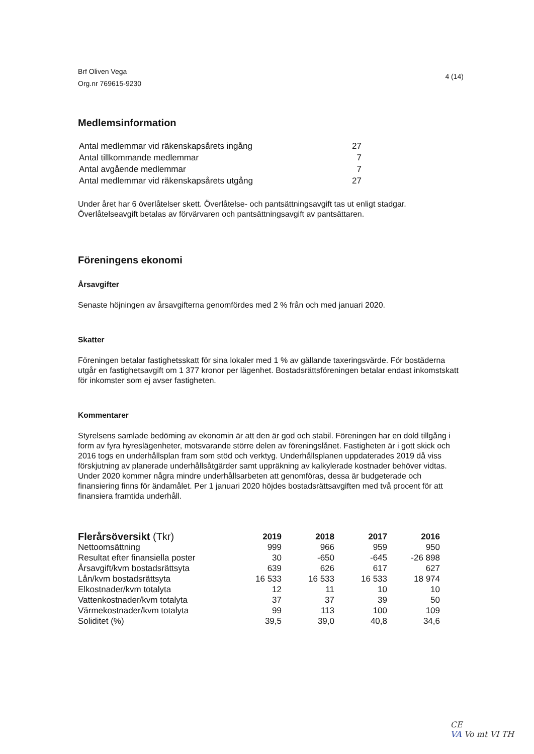Brf Oliven Vega
Org.nr 769615-9230
4 (14)
Medlemsinformation
| Antal medlemmar vid räkenskapsårets ingång | 27 |
| Antal tillkommande medlemmar | 7 |
| Antal avgående medlemmar | 7 |
| Antal medlemmar vid räkenskapsårets utgång | 27 |
Under året har 6 överlåtelser skett. Överlåtelse- och pantsättningsavgift tas ut enligt stadgar. Överlåtelseavgift betalas av förvärvaren och pantsättningsavgift av pantsättaren.
Föreningens ekonomi
Årsavgifter
Senaste höjningen av årsavgifterna genomfördes med 2 % från och med januari 2020.
Skatter
Föreningen betalar fastighetsskatt för sina lokaler med 1 % av gällande taxeringsvärde. För bostäderna utgår en fastighetsavgift om 1 377 kronor per lägenhet. Bostadsrättsföreningen betalar endast inkomstskatt för inkomster som ej avser fastigheten.
Kommentarer
Styrelsens samlade bedöming av ekonomin är att den är god och stabil. Föreningen har en dold tillgång i form av fyra hyreslägenheter, motsvarande större delen av föreningslånet. Fastigheten är i gott skick och 2016 togs en underhållsplan fram som stöd och verktyg. Underhållsplanen uppdaterades 2019 då viss förskjutning av planerade underhållsåtgärder samt uppräkning av kalkylerade kostnader behöver vidtas. Under 2020 kommer några mindre underhållsarbeten att genomföras, dessa är budgeterade och finansiering finns för ändamålet. Per 1 januari 2020 höjdes bostadsrättsavgiften med två procent för att finansiera framtida underhåll.
| Flerårsöversikt (Tkr) | 2019 | 2018 | 2017 | 2016 |
| --- | --- | --- | --- | --- |
| Nettoomsättning | 999 | 966 | 959 | 950 |
| Resultat efter finansiella poster | 30 | -650 | -645 | -26 898 |
| Årsavgift/kvm bostadsrättsyta | 639 | 626 | 617 | 627 |
| Lån/kvm bostadsrättsyta | 16 533 | 16 533 | 16 533 | 18 974 |
| Elkostnader/kvm totalyta | 12 | 11 | 10 | 10 |
| Vattenkostnader/kvm totalyta | 37 | 37 | 39 | 50 |
| Värmekostnader/kvm totalyta | 99 | 113 | 100 | 109 |
| Soliditet (%) | 39,5 | 39,0 | 40,8 | 34,6 |
CE
VA Vo mt VI TH